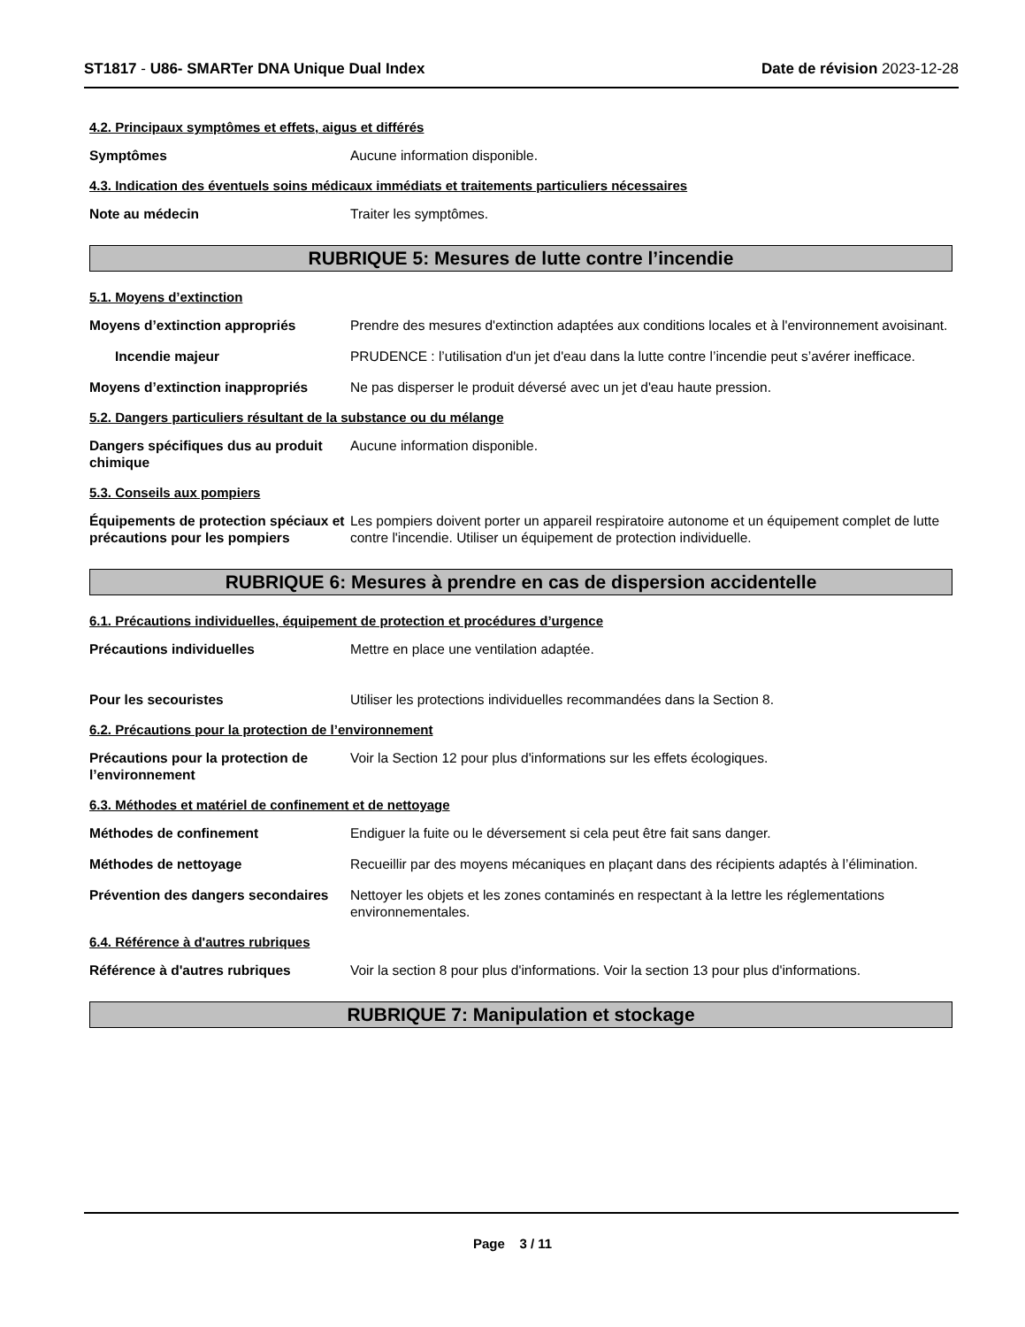ST1817 - U86- SMARTer DNA Unique Dual Index
Date de révision 2023-12-28
4.2. Principaux symptômes et effets, aigus et différés
Symptômes Aucune information disponible.
4.3. Indication des éventuels soins médicaux immédiats et traitements particuliers nécessaires
Note au médecin Traiter les symptômes.
RUBRIQUE 5: Mesures de lutte contre l’incendie
5.1. Moyens d’extinction
Moyens d’extinction appropriés Prendre des mesures d'extinction adaptées aux conditions locales et à l'environnement avoisinant.
Incendie majeur PRUDENCE : l’utilisation d'un jet d'eau dans la lutte contre l’incendie peut s’avérer inefficace.
Moyens d’extinction inappropriés
Ne pas disperser le produit déversé avec un jet d'eau haute pression.
5.2. Dangers particuliers résultant de la substance ou du mélange
Dangers spécifiques dus au produit chimique
Aucune information disponible.
5.3. Conseils aux pompiers
Équipements de protection spéciaux et précautions pour les pompiers
Les pompiers doivent porter un appareil respiratoire autonome et un équipement complet de lutte contre l'incendie. Utiliser un équipement de protection individuelle.
RUBRIQUE 6: Mesures à prendre en cas de dispersion accidentelle
6.1. Précautions individuelles, équipement de protection et procédures d’urgence
Précautions individuelles Mettre en place une ventilation adaptée.
Pour les secouristes Utiliser les protections individuelles recommandées dans la Section 8.
6.2. Précautions pour la protection de l’environnement
Précautions pour la protection de l’environnement
Voir la Section 12 pour plus d'informations sur les effets écologiques.
6.3. Méthodes et matériel de confinement et de nettoyage
Méthodes de confinement Endiguer la fuite ou le déversement si cela peut être fait sans danger.
Méthodes de nettoyage Recueillir par des moyens mécaniques en plaçant dans des récipients adaptés à l’élimination.
Prévention des dangers secondaires
Nettoyer les objets et les zones contaminés en respectant à la lettre les réglementations environnementales.
6.4. Référence à d'autres rubriques
Référence à d'autres rubriques Voir la section 8 pour plus d'informations. Voir la section 13 pour plus d'informations.
RUBRIQUE 7: Manipulation et stockage
Page 3 / 11